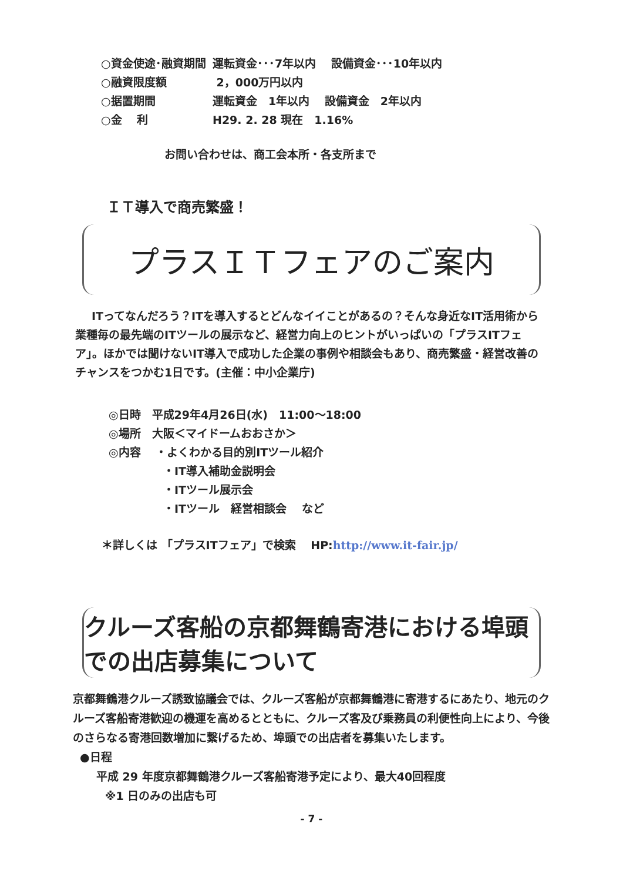○資金使途･融資期間 運転資金･･･7年以内　 設備資金･･･10年以内
○融資限度額 2，000万円以内
○据置期間 運転資金　1年以内　 設備資金　2年以内
○金　 利 H29. 2. 28 現在　1.16%
お問い合わせは、商工会本所・各支所まで
ＩＴ導入で商売繁盛！
プラスＩＴフェアのご案内
ITってなんだろう？ITを導入するとどんなイイことがあるの？そんな身近なIT活用術から業種毎の最先端のITツールの展示など、経営力向上のヒントがいっぱいの「プラスITフェア」。ほかでは聞けないIT導入で成功した企業の事例や相談会もあり、商売繁盛・経営改善のチャンスをつかむ1日です。(主催：中小企業庁)
◎日時　平成29年4月26日(水)　11:00～18:00
◎場所　大阪＜マイドームおおさか＞
◎内容　 ・よくわかる目的別ITツール紹介
・IT導入補助金説明会
・ITツール展示会
・ITツール　経営相談会　 など
＊詳しくは 「プラスITフェア」で検索　 HP:http://www.it-fair.jp/
クルーズ客船の京都舞鶴寄港における埠頭での出店募集について
京都舞鶴港クルーズ誘致協議会では、クルーズ客船が京都舞鶴港に寄港するにあたり、地元のクルーズ客船寄港歓迎の機運を高めるとともに、クルーズ客及び乗務員の利便性向上により、今後のさらなる寄港回数増加に繋げるため、埠頭での出店者を募集いたします。
●日程
平成 29 年度京都舞鶴港クルーズ客船寄港予定により、最大40回程度
※1 日のみの出店も可
- 7 -